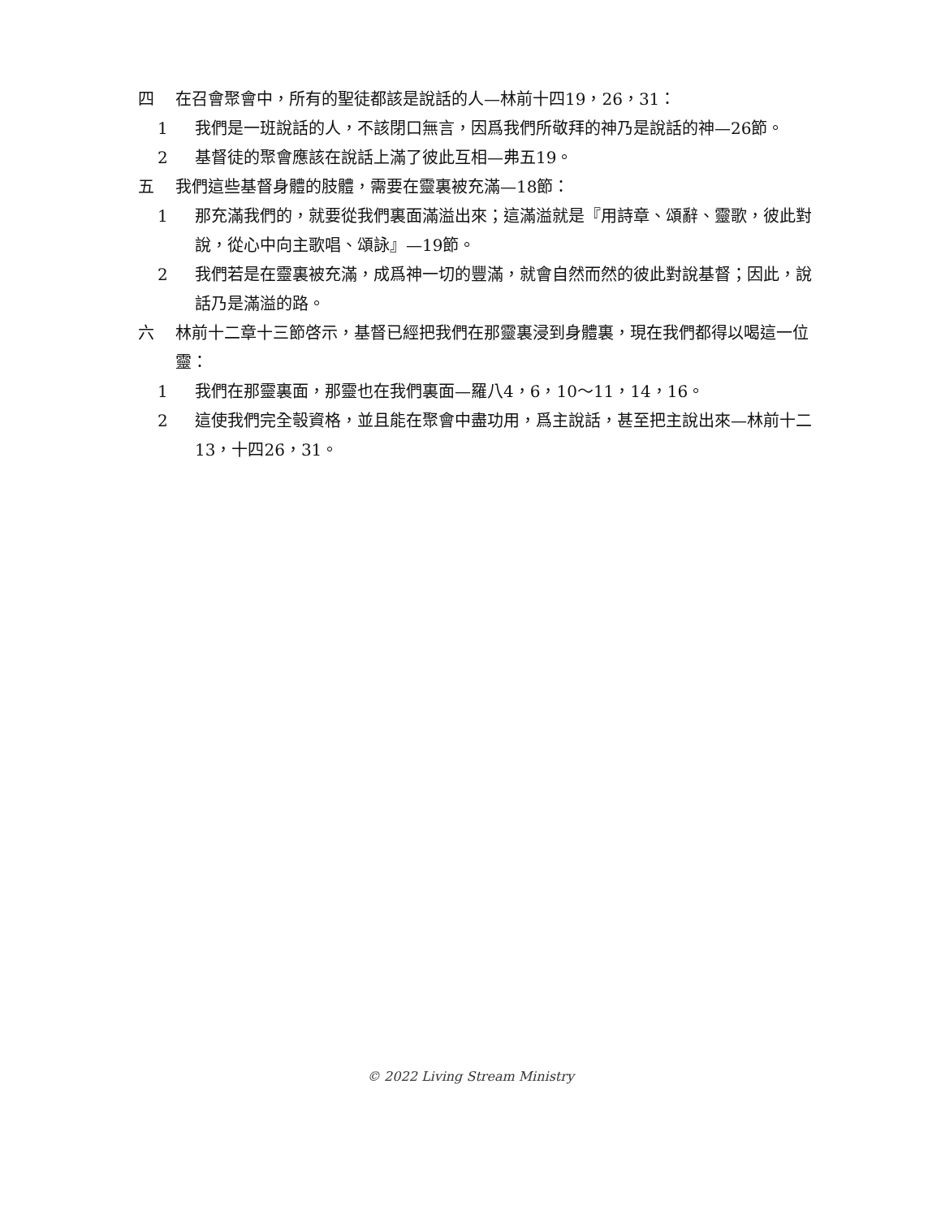四 在召會聚會中，所有的聖徒都該是說話的人—林前十四19，26，31：
1 我們是一班說話的人，不該閉口無言，因爲我們所敬拜的神乃是說話的神—26節。
2 基督徒的聚會應該在說話上滿了彼此互相—弗五19。
五 我們這些基督身體的肢體，需要在靈裏被充滿—18節：
1 那充滿我們的，就要從我們裏面滿溢出來；這滿溢就是『用詩章、頌辭、靈歌，彼此對說，從心中向主歌唱、頌詠』—19節。
2 我們若是在靈裏被充滿，成爲神一切的豐滿，就會自然而然的彼此對說基督；因此，說話乃是滿溢的路。
六 林前十二章十三節啓示，基督已經把我們在那靈裏浸到身體裏，現在我們都得以喝這一位靈：
1 我們在那靈裏面，那靈也在我們裏面—羅八4，6，10～11，14，16。
2 這使我們完全彀資格，並且能在聚會中盡功用，爲主說話，甚至把主說出來—林前十二13，十四26，31。
© 2022 Living Stream Ministry